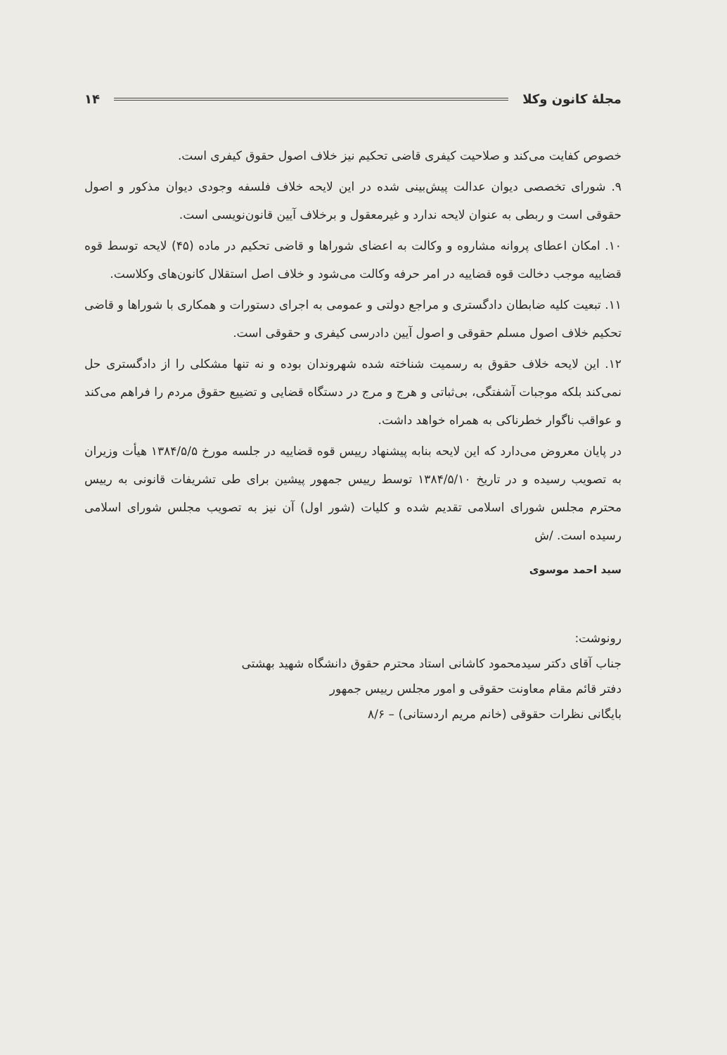مجلهٔ کانون وکلا ۱۴
خصوص کفایت می‌کند و صلاحیت کیفری قاضی تحکیم نیز خلاف اصول حقوق کیفری است.
۹. شورای تخصصی دیوان عدالت پیش‌بینی شده در این لایحه خلاف فلسفه وجودی دیوان مذکور و اصول حقوقی است و ربطی به عنوان لایحه ندارد و غیرمعقول و برخلاف آیین قانون‌نویسی است.
۱۰. امکان اعطای پروانه مشاروه و وکالت به اعضای شوراها و قاضی تحکیم در ماده (۴۵) لایحه توسط قوه قضاییه موجب دخالت قوه قضاییه در امر حرفه وکالت می‌شود و خلاف اصل استقلال کانون‌های وکلاست.
۱۱. تبعیت کلیه ضابطان دادگستری و مراجع دولتی و عمومی به اجرای دستورات و همکاری با شوراها و قاضی تحکیم خلاف اصول مسلم حقوقی و اصول آیین دادرسی کیفری و حقوقی است.
۱۲. این لایحه خلاف حقوق به رسمیت شناخته شده شهروندان بوده و نه تنها مشکلی را از دادگستری حل نمی‌کند بلکه موجبات آشفتگی، بی‌ثباتی و هرج و مرج در دستگاه قضایی و تضییع حقوق مردم را فراهم می‌کند و عواقب ناگوار خطرناکی به همراه خواهد داشت.
در پایان معروض می‌دارد که این لایحه بنابه پیشنهاد رییس قوه قضاییه در جلسه مورخ ۱۳۸۴/۵/۵ هیأت وزیران به تصویب رسیده و در تاریخ ۱۳۸۴/۵/۱۰ توسط رییس جمهور پیشین برای طی تشریفات قانونی به رییس محترم مجلس شورای اسلامی تقدیم شده و کلیات (شور اول) آن نیز به تصویب مجلس شورای اسلامی رسیده است. /ش
سید احمد موسوی
رونوشت:
جناب آقای دکتر سیدمحمود کاشانی استاد محترم حقوق دانشگاه شهید بهشتی
دفتر قائم مقام معاونت حقوقی و امور مجلس رییس جمهور
بایگانی نظرات حقوقی (خانم مریم اردستانی) – ۸/۶